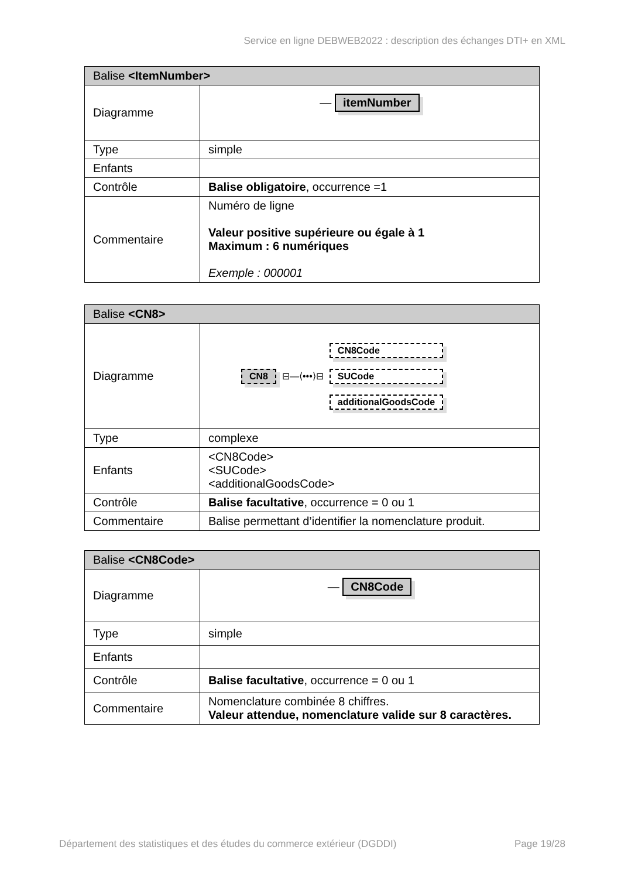Service en ligne DEBWEB2022 : description des échanges DTI+ en XML
| Balise <ItemNumber> | |
| --- | --- |
| Diagramme | — itemNumber |
| Type | simple |
| Enfants | |
| Contrôle | Balise obligatoire , occurrence =1 |
| Commentaire | Numéro de ligne Valeur positive supérieure ou égale à 1 Maximum : 6 numériques Exemple : 000001 |
| Balise <CN8> | |
| --- | --- |
| Diagramme | CN8 ⊟—⟨•••⟩⊟ CN8Code SUCode additionalGoodsCode |
| Type | complexe |
| Enfants | <CN8Code> <SUCode> <additionalGoodsCode> |
| Contrôle | Balise facultative , occurrence = 0 ou 1 |
| Commentaire | Balise permettant d’identifier la nomenclature produit. |
| Balise <CN8Code> | |
| --- | --- |
| Diagramme | — CN8Code |
| Type | simple |
| Enfants | |
| Contrôle | Balise facultative , occurrence = 0 ou 1 |
| Commentaire | Nomenclature combinée 8 chiffres. Valeur attendue, nomenclature valide sur 8 caractères. |
Département des statistiques et des études du commerce extérieur (DGDDI) Page 19/28